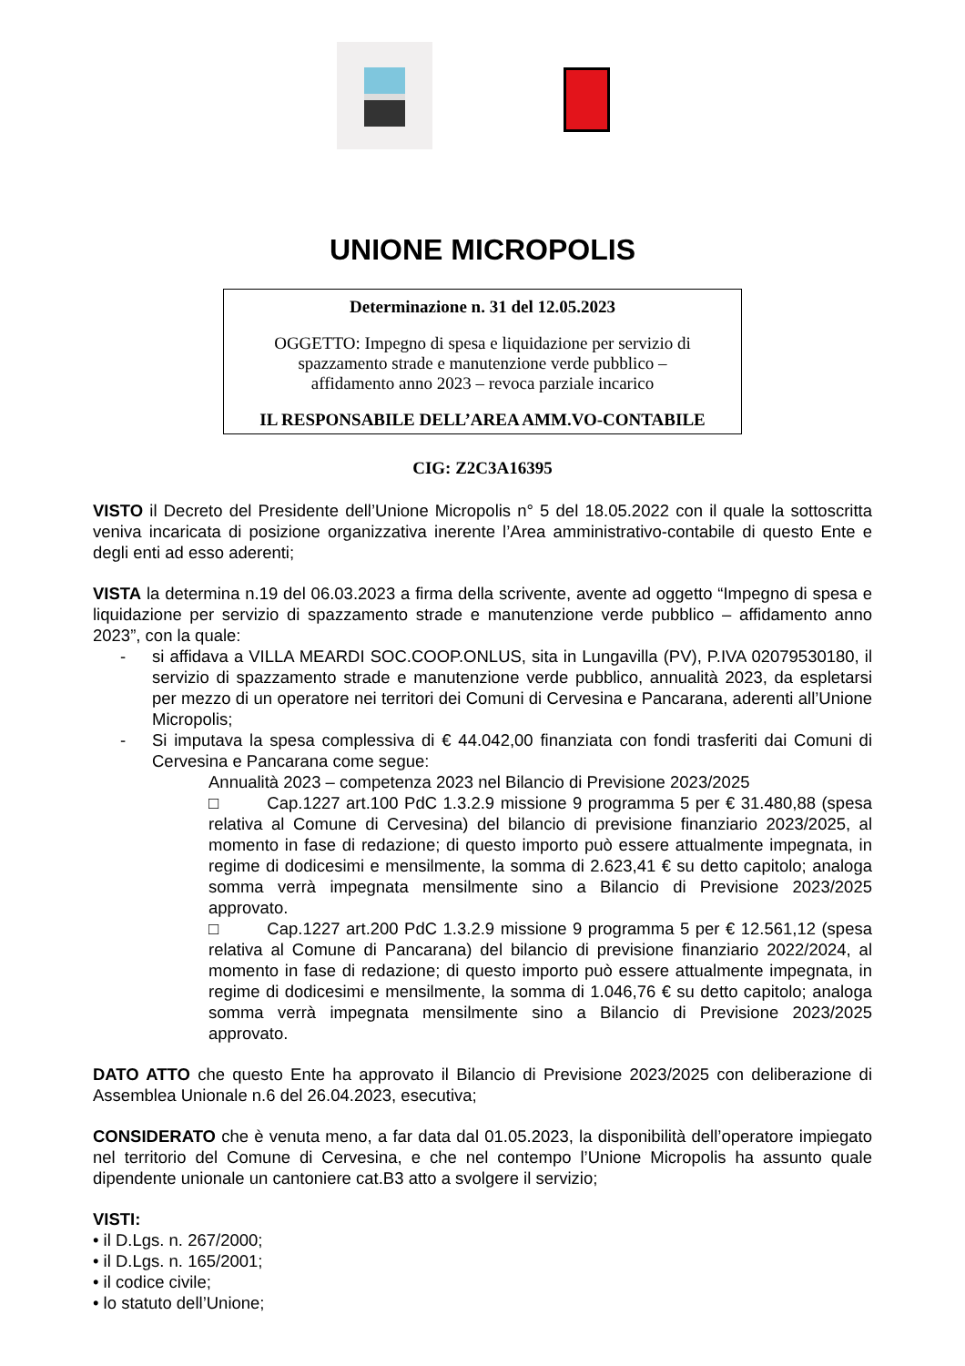UNIONE MICROPOLIS
Determinazione n. 31 del 12.05.2023
OGGETTO: Impegno di spesa e liquidazione per servizio di
spazzamento strade e manutenzione verde pubblico –
affidamento anno 2023 – revoca parziale incarico
IL RESPONSABILE DELL’AREA AMM.VO-CONTABILE
CIG: Z2C3A16395
VISTO il Decreto del Presidente dell’Unione Micropolis n° 5 del 18.05.2022 con il quale la sottoscritta veniva incaricata di posizione organizzativa inerente l’Area amministrativo-contabile di questo Ente e degli enti ad esso aderenti;
VISTA la determina n.19 del 06.03.2023 a firma della scrivente, avente ad oggetto “Impegno di spesa e liquidazione per servizio di spazzamento strade e manutenzione verde pubblico – affidamento anno 2023”, con la quale:
- si affidava a VILLA MEARDI SOC.COOP.ONLUS, sita in Lungavilla (PV), P.IVA 02079530180, il servizio di spazzamento strade e manutenzione verde pubblico, annualità 2023, da espletarsi per mezzo di un operatore nei territori dei Comuni di Cervesina e Pancarana, aderenti all’Unione Micropolis;
- Si imputava la spesa complessiva di € 44.042,00 finanziata con fondi trasferiti dai Comuni di Cervesina e Pancarana come segue:
Annualità 2023 – competenza 2023 nel Bilancio di Previsione 2023/2025
□ Cap.1227 art.100 PdC 1.3.2.9 missione 9 programma 5 per € 31.480,88 (spesa relativa al Comune di Cervesina) del bilancio di previsione finanziario 2023/2025, al momento in fase di redazione; di questo importo può essere attualmente impegnata, in regime di dodicesimi e mensilmente, la somma di 2.623,41 € su detto capitolo; analoga somma verrà impegnata mensilmente sino a Bilancio di Previsione 2023/2025 approvato.
□ Cap.1227 art.200 PdC 1.3.2.9 missione 9 programma 5 per € 12.561,12 (spesa relativa al Comune di Pancarana) del bilancio di previsione finanziario 2022/2024, al momento in fase di redazione; di questo importo può essere attualmente impegnata, in regime di dodicesimi e mensilmente, la somma di 1.046,76 € su detto capitolo; analoga somma verrà impegnata mensilmente sino a Bilancio di Previsione 2023/2025 approvato.
DATO ATTO che questo Ente ha approvato il Bilancio di Previsione 2023/2025 con deliberazione di Assemblea Unionale n.6 del 26.04.2023, esecutiva;
CONSIDERATO che è venuta meno, a far data dal 01.05.2023, la disponibilità dell’operatore impiegato nel territorio del Comune di Cervesina, e che nel contempo l’Unione Micropolis ha assunto quale dipendente unionale un cantoniere cat.B3 atto a svolgere il servizio;
VISTI:
• il D.Lgs. n. 267/2000;
• il D.Lgs. n. 165/2001;
• il codice civile;
• lo statuto dell’Unione;